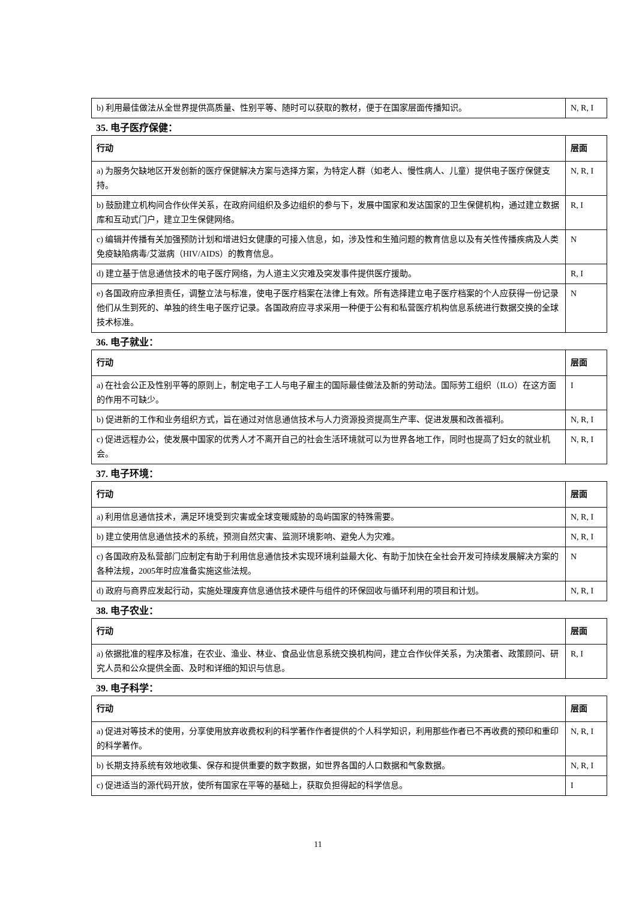| b) 利用最佳做法从全世界提供高质量、性别平等、随时可以获取的教材，便于在国家层面传播知识。 | N, R, I |
35. 电子医疗保健：
| 行动 | 层面 |
| --- | --- |
| a) 为服务欠缺地区开发创新的医疗保健解决方案与选择方案，为特定人群（如老人、慢性病人、儿童）提供电子医疗保健支持。 | N, R, I |
| b) 鼓励建立机构间合作伙伴关系，在政府间组织及多边组织的参与下，发展中国家和发达国家的卫生保健机构，通过建立数据库和互动式门户，建立卫生保健网络。 | R, I |
| c) 编辑并传播有关加强预防计划和增进妇女健康的可接入信息，如，涉及性和生殖问题的教育信息以及有关性传播疾病及人类免疫缺陷病毒/艾滋病（HIV/AIDS）的教育信息。 | N |
| d) 建立基于信息通信技术的电子医疗网络，为人道主义灾难及突发事件提供医疗援助。 | R, I |
| e) 各国政府应承担责任，调整立法与标准，使电子医疗档案在法律上有效。所有选择建立电子医疗档案的个人应获得一份记录他们从生到死的、单独的终生电子医疗记录。各国政府应寻求采用一种便于公有和私营医疗机构信息系统进行数据交换的全球技术标准。 | N |
36. 电子就业：
| 行动 | 层面 |
| --- | --- |
| a) 在社会公正及性别平等的原则上，制定电子工人与电子雇主的国际最佳做法及新的劳动法。国际劳工组织（ILO）在这方面的作用不可缺少。 | I |
| b) 促进新的工作和业务组织方式，旨在通过对信息通信技术与人力资源投资提高生产率、促进发展和改善福利。 | N, R, I |
| c) 促进远程办公，使发展中国家的优秀人才不离开自己的社会生活环境就可以为世界各地工作，同时也提高了妇女的就业机会。 | N, R, I |
37. 电子环境：
| 行动 | 层面 |
| --- | --- |
| a) 利用信息通信技术，满足环境受到灾害或全球变暖威胁的岛屿国家的特殊需要。 | N, R, I |
| b) 建立使用信息通信技术的系统，预测自然灾害、监测环境影响、避免人为灾难。 | N, R, I |
| c) 各国政府及私营部门应制定有助于利用信息通信技术实现环境利益最大化、有助于加快在全社会开发可持续发展解决方案的各种法规，2005年时应准备实施这些法规。 | N |
| d) 政府与商界应发起行动，实施处理废弃信息通信技术硬件与组件的环保回收与循环利用的项目和计划。 | N, R, I |
38. 电子农业：
| 行动 | 层面 |
| --- | --- |
| a) 依据批准的程序及标准，在农业、渔业、林业、食品业信息系统交换机构间，建立合作伙伴关系，为决策者、政策顾问、研究人员和公众提供全面、及时和详细的知识与信息。 | R, I |
39. 电子科学：
| 行动 | 层面 |
| --- | --- |
| a) 促进对等技术的使用，分享使用放弃收费权利的科学著作作者提供的个人科学知识，利用那些作者已不再收费的预印和重印的科学著作。 | N, R, I |
| b) 长期支持系统有效地收集、保存和提供重要的数字数据，如世界各国的人口数据和气象数据。 | N, R, I |
| c) 促进适当的源代码开放，使所有国家在平等的基础上，获取负担得起的科学信息。 | I |
11